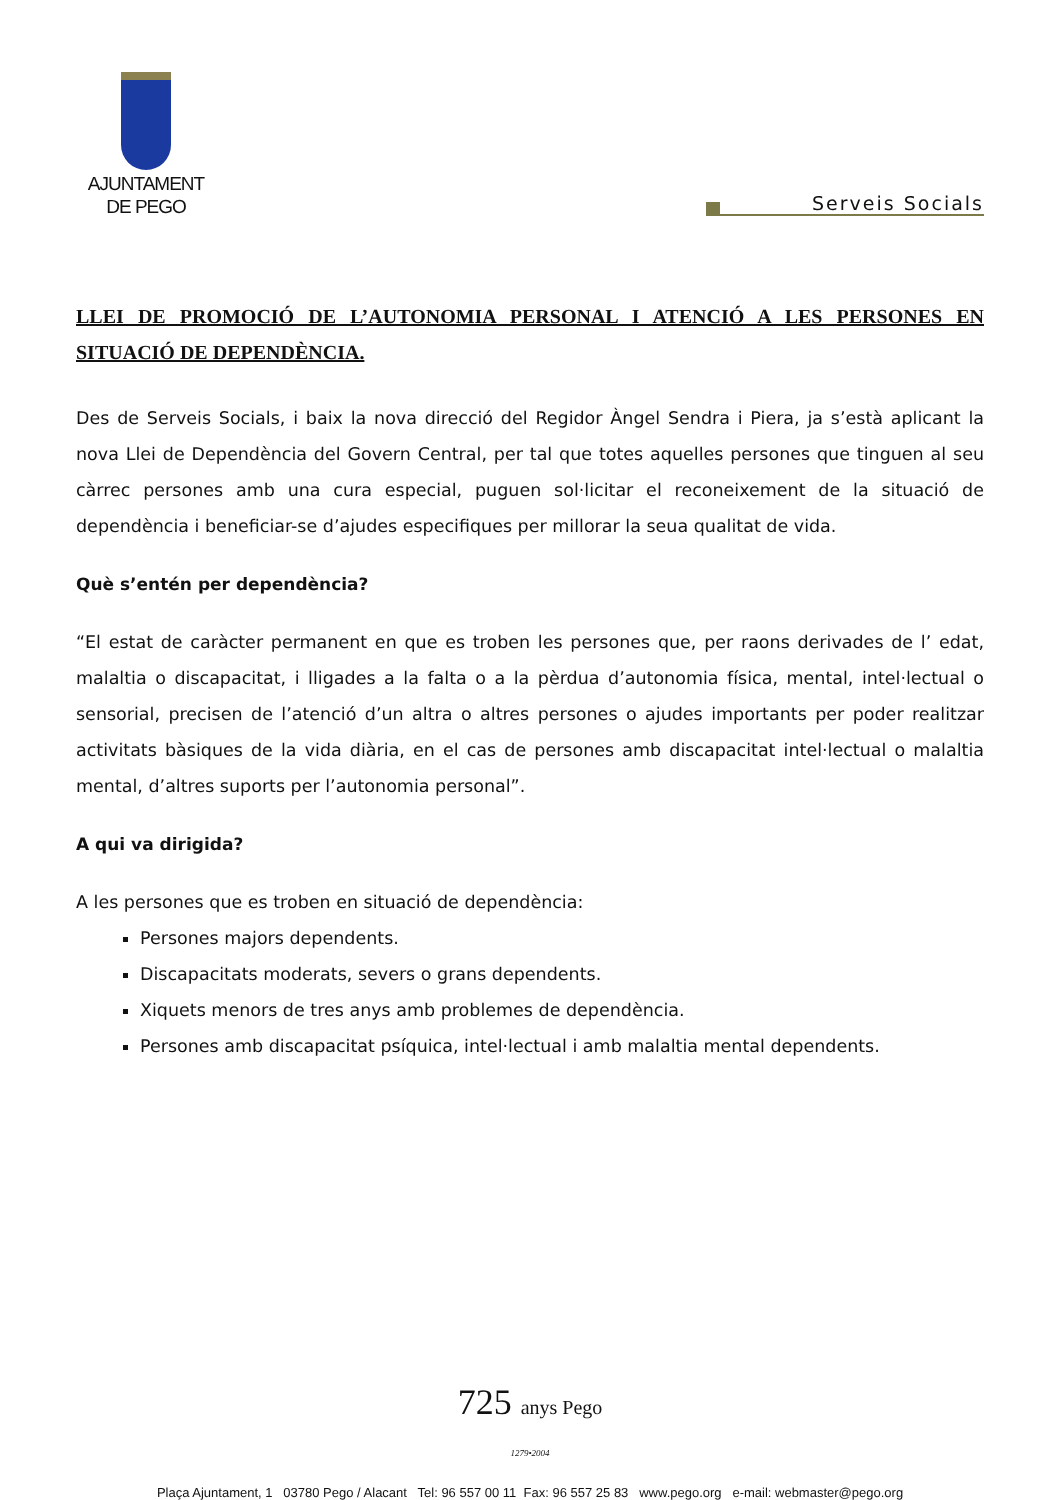AJUNTAMENT
DE PEGO
Serveis Socials
LLEI DE PROMOCIÓ DE L’AUTONOMIA PERSONAL I ATENCIÓ A LES PERSONES EN SITUACIÓ DE DEPENDÈNCIA.
Des de Serveis Socials, i baix la nova direcció del Regidor Àngel Sendra i Piera, ja s’està aplicant la nova Llei de Dependència del Govern Central, per tal que totes aquelles persones que tinguen al seu càrrec persones amb una cura especial, puguen sol·licitar el reconeixement de la situació de dependència i beneficiar-se d’ajudes especifiques per millorar la seua qualitat de vida.
Què s’entén per dependència?
“El estat de caràcter permanent en que es troben les persones que, per raons derivades de l’ edat, malaltia o discapacitat, i lligades a la falta o a la pèrdua d’autonomia física, mental, intel·lectual o sensorial, precisen de l’atenció d’un altra o altres persones o ajudes importants per poder realitzar activitats bàsiques de la vida diària, en el cas de persones amb discapacitat intel·lectual o malaltia mental, d’altres suports per l’autonomia personal”.
A qui va dirigida?
A les persones que es troben en situació de dependència:
Persones majors dependents.
Discapacitats moderats, severs o grans dependents.
Xiquets menors de tres anys amb problemes de dependència.
Persones amb discapacitat psíquica, intel·lectual i amb malaltia mental dependents.
725 anys Pego
1279•2004
Plaça Ajuntament, 1 03780 Pego / Alacant Tel: 96 557 00 11 Fax: 96 557 25 83 www.pego.org e-mail: webmaster@pego.org